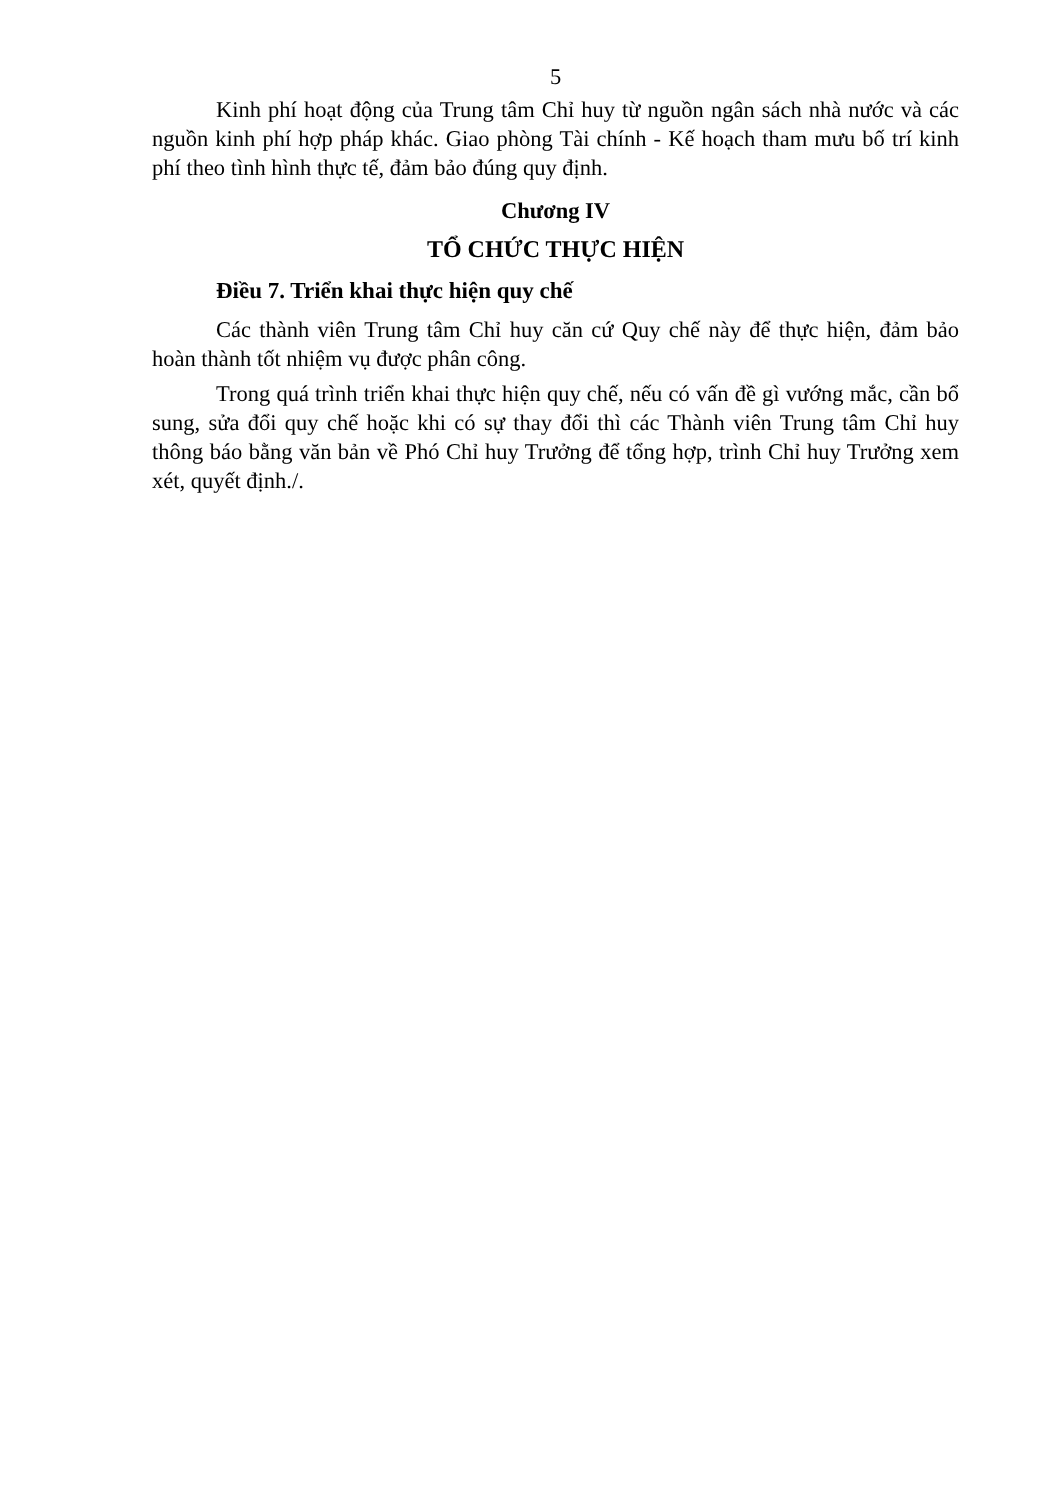5
Kinh phí hoạt động của Trung tâm Chỉ huy từ nguồn ngân sách nhà nước và các nguồn kinh phí hợp pháp khác. Giao phòng Tài chính - Kế hoạch tham mưu bố trí kinh phí theo tình hình thực tế, đảm bảo đúng quy định.
Chương IV
TỔ CHỨC THỰC HIỆN
Điều 7. Triển khai thực hiện quy chế
Các thành viên Trung tâm Chỉ huy căn cứ Quy chế này để thực hiện, đảm bảo hoàn thành tốt nhiệm vụ được phân công.
Trong quá trình triển khai thực hiện quy chế, nếu có vấn đề gì vướng mắc, cần bổ sung, sửa đổi quy chế hoặc khi có sự thay đổi thì các Thành viên Trung tâm Chỉ huy thông báo bằng văn bản về Phó Chỉ huy Trưởng để tổng hợp, trình Chỉ huy Trưởng xem xét, quyết định./.